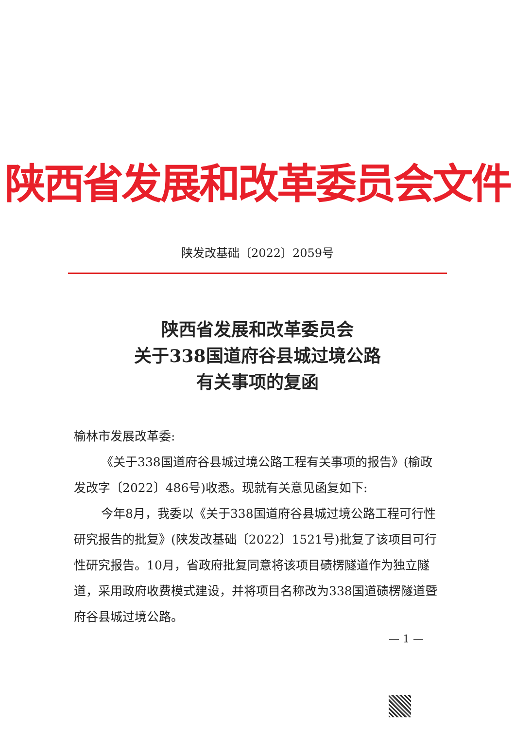陕西省发展和改革委员会文件
陕发改基础〔2022〕2059号
陕西省发展和改革委员会
关于338国道府谷县城过境公路
有关事项的复函
榆林市发展改革委:
《关于338国道府谷县城过境公路工程有关事项的报告》(榆政发改字〔2022〕486号)收悉。现就有关意见函复如下:
今年8月，我委以《关于338国道府谷县城过境公路工程可行性研究报告的批复》(陕发改基础〔2022〕1521号)批复了该项目可行性研究报告。10月，省政府批复同意将该项目碛楞隧道作为独立隧道，采用政府收费模式建设，并将项目名称改为338国道碛楞隧道暨府谷县城过境公路。
— 1 —